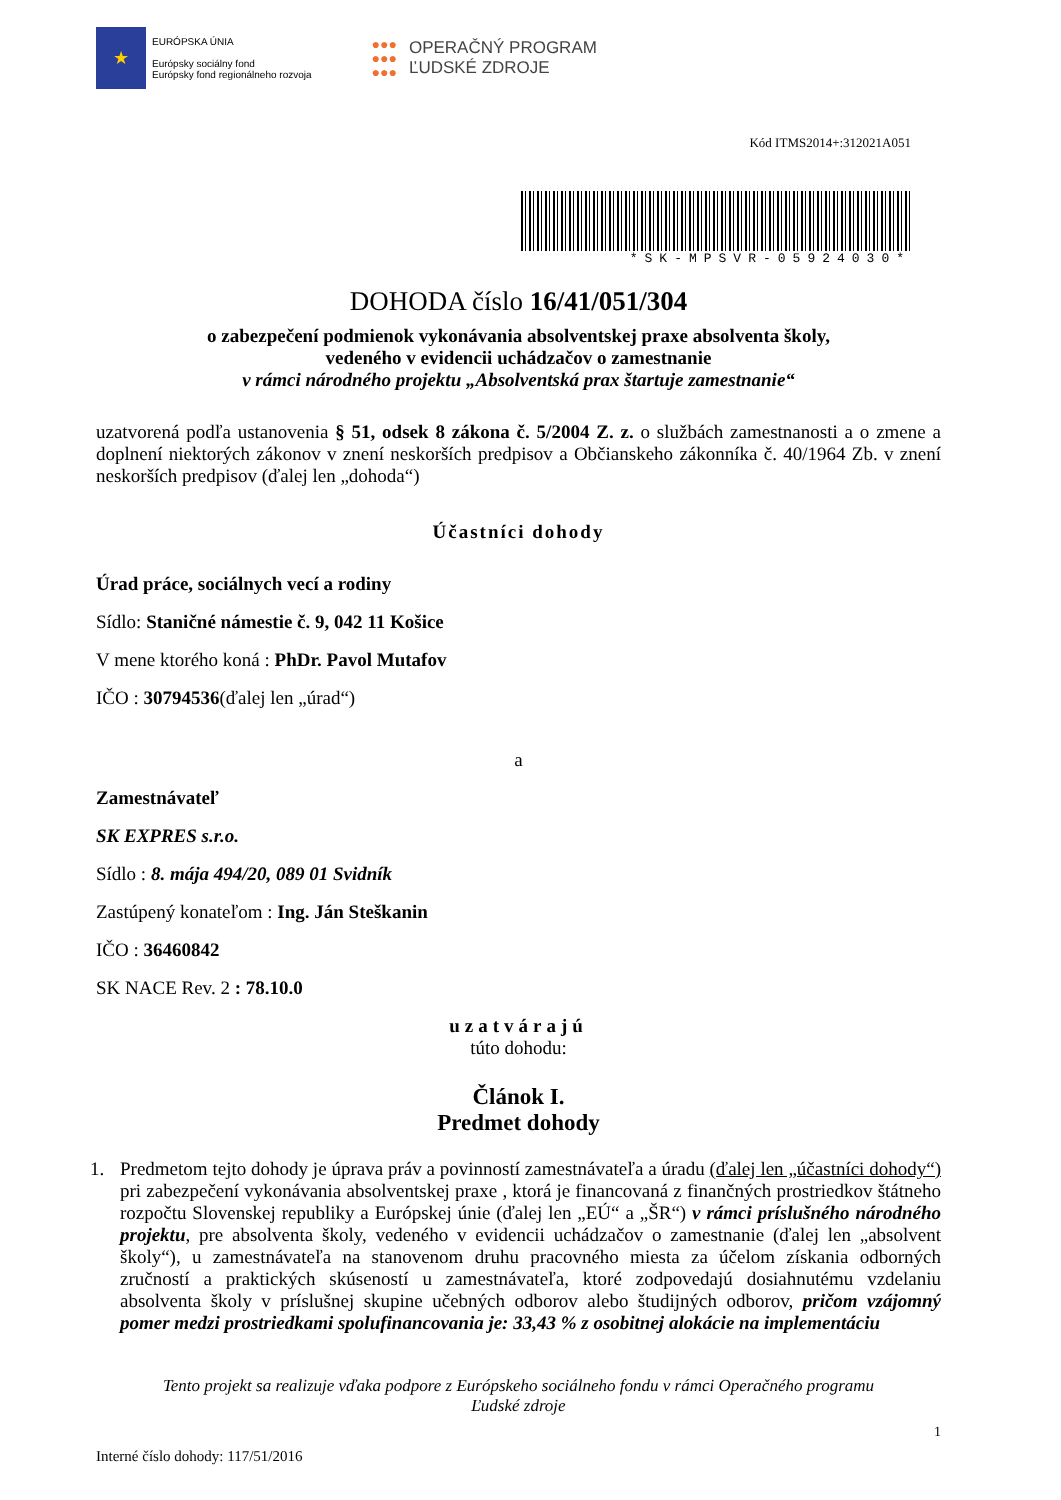★
EURÓPSKA ÚNIA
Európsky sociálny fond
Európsky fond regionálneho rozvoja
●●●
●●●
●●●
OPERAČNÝ PROGRAM
ĽUDSKÉ ZDROJE
Kód ITMS2014+:312021A051
*SK-MPSVR-05924030*
DOHODA číslo 16/41/051/304
o zabezpečení podmienok vykonávania absolventskej praxe absolventa školy,
vedeného v evidencii uchádzačov o zamestnanie
v rámci národného projektu „Absolventská prax štartuje zamestnanie“
uzatvorená podľa ustanovenia § 51, odsek 8 zákona č. 5/2004 Z. z. o službách zamestnanosti a o zmene a doplnení niektorých zákonov v znení neskorších predpisov a Občianskeho zákonníka č. 40/1964 Zb. v znení neskorších predpisov (ďalej len „dohoda“)
Účastníci dohody
Úrad práce, sociálnych vecí a rodiny
Sídlo: Staničné námestie č. 9, 042 11 Košice
V mene ktorého koná : PhDr. Pavol Mutafov
IČO : 30794536(ďalej len „úrad“)
a
Zamestnávateľ
SK EXPRES s.r.o.
Sídlo : 8. mája 494/20, 089 01 Svidník
Zastúpený konateľom : Ing. Ján Steškanin
IČO : 36460842
SK NACE Rev. 2 : 78.10.0
uzatvárajú
túto dohodu:
Článok I.
Predmet dohody
1. Predmetom tejto dohody je úprava práv a povinností zamestnávateľa a úradu (ďalej len „účastníci dohody“) pri zabezpečení vykonávania absolventskej praxe , ktorá je financovaná z finančných prostriedkov štátneho rozpočtu Slovenskej republiky a Európskej únie (ďalej len „EÚ“ a „ŠR“) v rámci príslušného národného projektu, pre absolventa školy, vedeného v evidencii uchádzačov o zamestnanie (ďalej len „absolvent školy“), u zamestnávateľa na stanovenom druhu pracovného miesta za účelom získania odborných zručností a praktických skúseností u zamestnávateľa, ktoré zodpovedajú dosiahnutému vzdelaniu absolventa školy v príslušnej skupine učebných odborov alebo študijných odborov, pričom vzájomný pomer medzi prostriedkami spolufinancovania je: 33,43 % z osobitnej alokácie na implementáciu
Tento projekt sa realizuje vďaka podpore z Európskeho sociálneho fondu v rámci Operačného programu
Ľudské zdroje
1
Interné číslo dohody: 117/51/2016